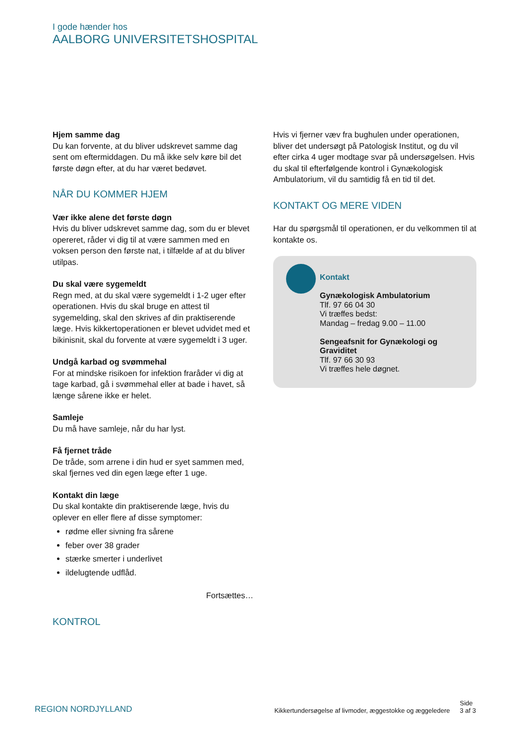I gode hænder hos
AALBORG UNIVERSITETSHOSPITAL
Hjem samme dag
Du kan forvente, at du bliver udskrevet samme dag sent om eftermiddagen. Du må ikke selv køre bil det første døgn efter, at du har været bedøvet.
NÅR DU KOMMER HJEM
Vær ikke alene det første døgn
Hvis du bliver udskrevet samme dag, som du er blevet opereret, råder vi dig til at være sammen med en voksen person den første nat, i tilfælde af at du bliver utilpas.
Du skal være sygemeldt
Regn med, at du skal være sygemeldt i 1-2 uger efter operationen. Hvis du skal bruge en attest til sygemelding, skal den skrives af din praktiserende læge. Hvis kikkertoperationen er blevet udvidet med et bikinisnit, skal du forvente at være sygemeldt i 3 uger.
Undgå karbad og svømmehal
For at mindske risikoen for infektion fraråder vi dig at tage karbad, gå i svømmehal eller at bade i havet, så længe sårene ikke er helet.
Samleje
Du må have samleje, når du har lyst.
Få fjernet tråde
De tråde, som arrene i din hud er syet sammen med, skal fjernes ved din egen læge efter 1 uge.
Kontakt din læge
Du skal kontakte din praktiserende læge, hvis du oplever en eller flere af disse symptomer:
rødme eller sivning fra sårene
feber over 38 grader
stærke smerter i underlivet
ildelugtende udflåd.
Fortsættes…
KONTROL
Hvis vi fjerner væv fra bughulen under operationen, bliver det undersøgt på Patologisk Institut, og du vil efter cirka 4 uger modtage svar på undersøgelsen. Hvis du skal til efterfølgende kontrol i Gynækologisk Ambulatorium, vil du samtidig få en tid til det.
KONTAKT OG MERE VIDEN
Har du spørgsmål til operationen, er du velkommen til at kontakte os.
Kontakt
Gynækologisk Ambulatorium
Tlf. 97 66 04 30
Vi træffes bedst:
Mandag – fredag 9.00 – 11.00
Sengeafsnit for Gynækologi og Graviditet
Tlf. 97 66 30 93
Vi træffes hele døgnet.
REGION NORDJYLLAND
Kikkertundersøgelse af livmoder, æggestokke og æggeledere Side
3 af 3